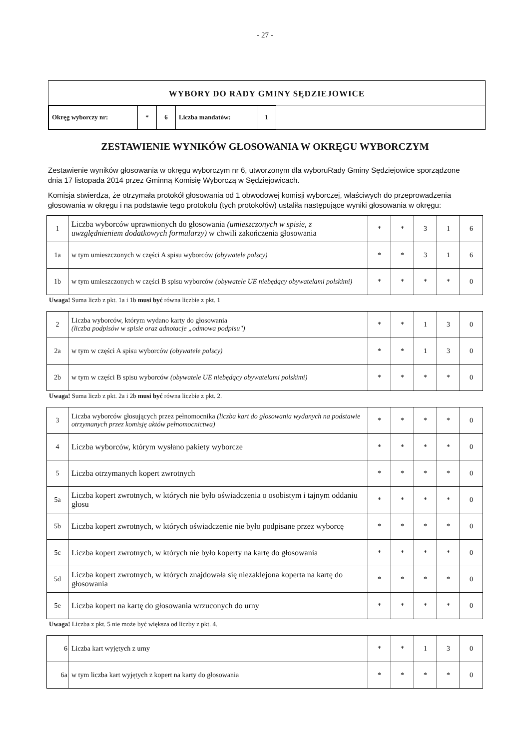- 27 -
WYBORY DO RADY GMINY SĘDZIEJOWICE
| Okręg wyborczy nr: | * | 6 | Liczba mandatów: | 1 |
ZESTAWIENIE WYNIKÓW GŁOSOWANIA W OKRĘGU WYBORCZYM
Zestawienie wyników głosowania w okręgu wyborczym nr 6, utworzonym dla wyboruRady Gminy Sędziejowice sporządzone dnia 17 listopada 2014 przez Gminną Komisię Wyborczą w Sędziejowicach.
Komisja stwierdza, że otrzymała protokół głosowania od 1 obwodowej komisji wyborczej, właściwych do przeprowadzenia głosowania w okręgu i na podstawie tego protokołu (tych protokołów) ustaliła następujące wyniki głosowania w okręgu:
| 1 | Liczba wyborców uprawnionych do głosowania (umieszczonych w spisie, z uwzględnieniem dodatkowych formularzy) w chwili zakończenia głosowania | * | * | 3 | 1 | 6 |
| 1a | w tym umieszczonych w części A spisu wyborców (obywatele polscy) | * | * | 3 | 1 | 6 |
| 1b | w tym umieszczonych w części B spisu wyborców (obywatele UE niebędący obywatelami polskimi) | * | * | * | * | 0 |
Uwaga! Suma liczb z pkt. 1a i 1b musi być równa liczbie z pkt. 1
| 2 | Liczba wyborców, którym wydano karty do głosowania (liczba podpisów w spisie oraz adnotacje „odmowa podpisu") | * | * | 1 | 3 | 0 |
| 2a | w tym w części A spisu wyborców (obywatele polscy) | * | * | 1 | 3 | 0 |
| 2b | w tym w części B spisu wyborców (obywatele UE niebędący obywatelami polskimi) | * | * | * | * | 0 |
Uwaga! Suma liczb z pkt. 2a i 2b musi być równa liczbie z pkt. 2.
| 3 | Liczba wyborców głosujących przez pełnomocnika (liczba kart do głosowania wydanych na podstawie otrzymanych przez komisję aktów pełnomocnictwa) | * | * | * | * | 0 |
| 4 | Liczba wyborców, którym wysłano pakiety wyborcze | * | * | * | * | 0 |
| 5 | Liczba otrzymanych kopert zwrotnych | * | * | * | * | 0 |
| 5a | Liczba kopert zwrotnych, w których nie było oświadczenia o osobistym i tajnym oddaniu głosu | * | * | * | * | 0 |
| 5b | Liczba kopert zwrotnych, w których oświadczenie nie było podpisane przez wyborcę | * | * | * | * | 0 |
| 5c | Liczba kopert zwrotnych, w których nie było koperty na kartę do głosowania | * | * | * | * | 0 |
| 5d | Liczba kopert zwrotnych, w których znajdowała się niezaklejona koperta na kartę do głosowania | * | * | * | * | 0 |
| 5e | Liczba kopert na kartę do głosowania wrzuconych do urny | * | * | * | * | 0 |
Uwaga! Liczba z pkt. 5 nie może być większa od liczby z pkt. 4.
| 6 | Liczba kart wyjętych z urny | * | * | 1 | 3 | 0 |
| 6a | w tym liczba kart wyjętych z kopert na karty do głosowania | * | * | * | * | 0 |